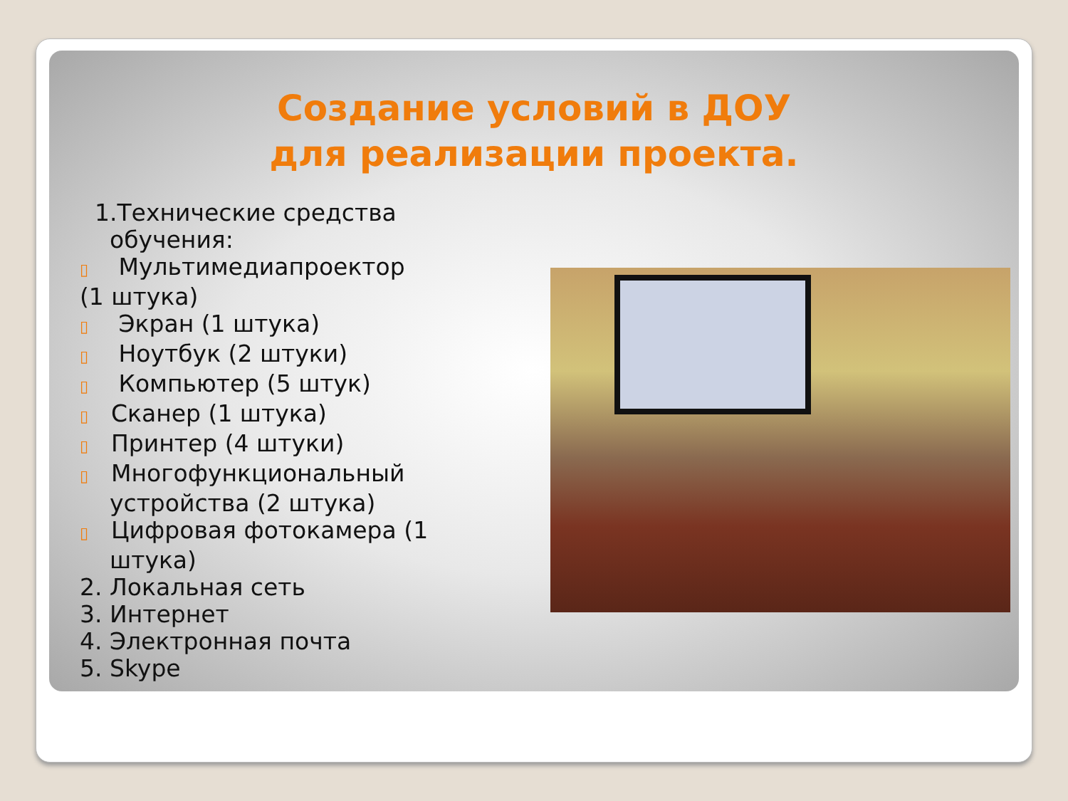Создание условий в ДОУ
для реализации проекта.
1.Технические средства
обучения:
▯ Мультимедиапроектор
(1 штука)
▯ Экран (1 штука)
▯ Ноутбук (2 штуки)
▯ Компьютер (5 штук)
▯ Сканер (1 штука)
▯ Принтер (4 штуки)
▯ Многофункциональный
устройства (2 штука)
▯ Цифровая фотокамера (1
штука)
2. Локальная сеть
3. Интернет
4. Электронная почта
5. Skype